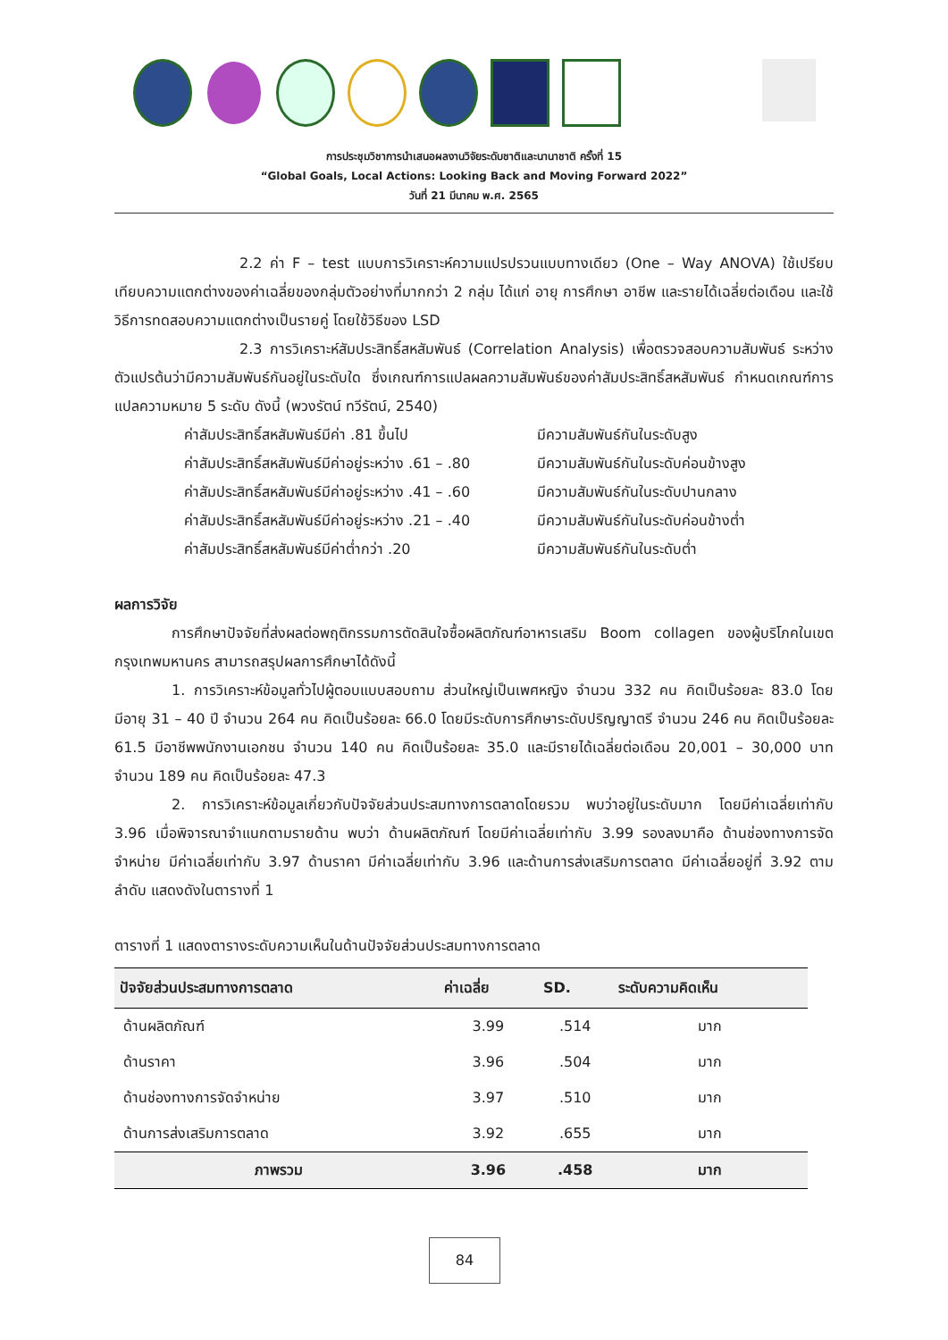การประชุมวิชาการนำเสนอผลงานวิจัยระดับชาติและนานาชาติ ครั้งที่ 15
“Global Goals, Local Actions: Looking Back and Moving Forward 2022”
วันที่ 21 มีนาคม พ.ศ. 2565
2.2 ค่า F – test แบบการวิเคราะห์ความแปรปรวนแบบทางเดียว (One – Way ANOVA) ใช้เปรียบเทียบความแตกต่างของค่าเฉลี่ยของกลุ่มตัวอย่างที่มากกว่า 2 กลุ่ม ได้แก่ อายุ การศึกษา อาชีพ และรายได้เฉลี่ยต่อเดือน และใช้วิธีการทดสอบความแตกต่างเป็นรายคู่ โดยใช้วิธีของ LSD
2.3 การวิเคราะห์สัมประสิทธิ์สหสัมพันธ์ (Correlation Analysis) เพื่อตรวจสอบความสัมพันธ์ ระหว่างตัวแปรต้นว่ามีความสัมพันธ์กันอยู่ในระดับใด ซึ่งเกณฑ์การแปลผลความสัมพันธ์ของค่าสัมประสิทธิ์สหสัมพันธ์ กำหนดเกณฑ์การแปลความหมาย 5 ระดับ ดังนี้ (พวงรัตน์ ทวีรัตน์, 2540)
ค่าสัมประสิทธิ์สหสัมพันธ์มีค่า .81 ขึ้นไป มีความสัมพันธ์กันในระดับสูง
ค่าสัมประสิทธิ์สหสัมพันธ์มีค่าอยู่ระหว่าง .61 – .80 มีความสัมพันธ์กันในระดับค่อนข้างสูง
ค่าสัมประสิทธิ์สหสัมพันธ์มีค่าอยู่ระหว่าง .41 – .60 มีความสัมพันธ์กันในระดับปานกลาง
ค่าสัมประสิทธิ์สหสัมพันธ์มีค่าอยู่ระหว่าง .21 – .40 มีความสัมพันธ์กันในระดับค่อนข้างต่ำ
ค่าสัมประสิทธิ์สหสัมพันธ์มีค่าต่ำกว่า .20 มีความสัมพันธ์กันในระดับต่ำ
ผลการวิจัย
การศึกษาปัจจัยที่ส่งผลต่อพฤติกรรมการตัดสินใจซื้อผลิตภัณฑ์อาหารเสริม Boom collagen ของผู้บริโภคในเขตกรุงเทพมหานคร สามารถสรุปผลการศึกษาได้ดังนี้
1. การวิเคราะห์ข้อมูลทั่วไปผู้ตอบแบบสอบถาม ส่วนใหญ่เป็นเพศหญิง จำนวน 332 คน คิดเป็นร้อยละ 83.0 โดยมีอายุ 31 – 40 ปี จำนวน 264 คน คิดเป็นร้อยละ 66.0 โดยมีระดับการศึกษาระดับปริญญาตรี จำนวน 246 คน คิดเป็นร้อยละ 61.5 มีอาชีพพนักงานเอกชน จำนวน 140 คน คิดเป็นร้อยละ 35.0 และมีรายได้เฉลี่ยต่อเดือน 20,001 – 30,000 บาท จำนวน 189 คน คิดเป็นร้อยละ 47.3
2. การวิเคราะห์ข้อมูลเกี่ยวกับปัจจัยส่วนประสมทางการตลาดโดยรวม พบว่าอยู่ในระดับมาก โดยมีค่าเฉลี่ยเท่ากับ 3.96 เมื่อพิจารณาจำแนกตามรายด้าน พบว่า ด้านผลิตภัณฑ์ โดยมีค่าเฉลี่ยเท่ากับ 3.99 รองลงมาคือ ด้านช่องทางการจัดจำหน่าย มีค่าเฉลี่ยเท่ากับ 3.97 ด้านราคา มีค่าเฉลี่ยเท่ากับ 3.96 และด้านการส่งเสริมการตลาด มีค่าเฉลี่ยอยู่ที่ 3.92 ตามลำดับ แสดงดังในตารางที่ 1
ตารางที่ 1 แสดงตารางระดับความเห็นในด้านปัจจัยส่วนประสมทางการตลาด
| ปัจจัยส่วนประสมทางการตลาด | ค่าเฉลี่ย | SD. | ระดับความคิดเห็น |
| --- | --- | --- | --- |
| ด้านผลิตภัณฑ์ | 3.99 | .514 | มาก |
| ด้านราคา | 3.96 | .504 | มาก |
| ด้านช่องทางการจัดจำหน่าย | 3.97 | .510 | มาก |
| ด้านการส่งเสริมการตลาด | 3.92 | .655 | มาก |
| ภาพรวม | 3.96 | .458 | มาก |
84